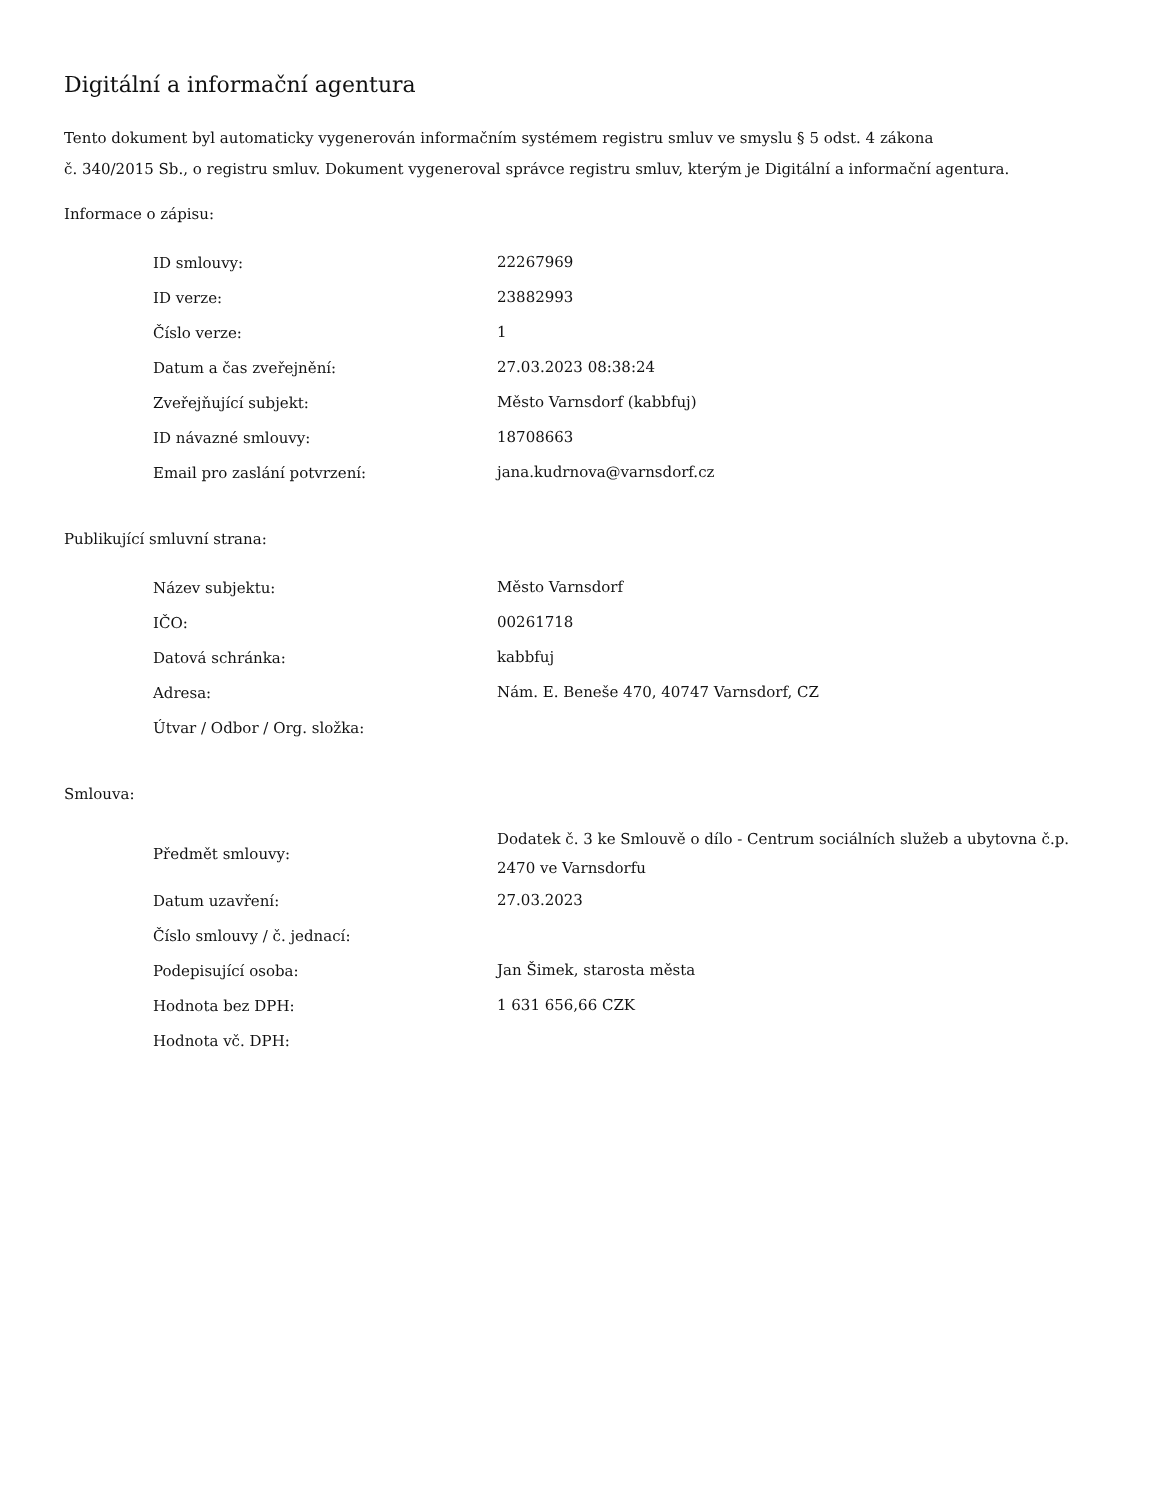Digitální a informační agentura
Tento dokument byl automaticky vygenerován informačním systémem registru smluv ve smyslu § 5 odst. 4 zákona
č. 340/2015 Sb., o registru smluv. Dokument vygeneroval správce registru smluv, kterým je Digitální a informační agentura.
Informace o zápisu:
| ID smlouvy: | 22267969 |
| ID verze: | 23882993 |
| Číslo verze: | 1 |
| Datum a čas zveřejnění: | 27.03.2023 08:38:24 |
| Zveřejňující subjekt: | Město Varnsdorf (kabbfuj) |
| ID návazné smlouvy: | 18708663 |
| Email pro zaslání potvrzení: | jana.kudrnova@varnsdorf.cz |
Publikující smluvní strana:
| Název subjektu: | Město Varnsdorf |
| IČO: | 00261718 |
| Datová schránka: | kabbfuj |
| Adresa: | Nám. E. Beneše 470, 40747 Varnsdorf, CZ |
| Útvar / Odbor / Org. složka: | |
Smlouva:
| Předmět smlouvy: | Dodatek č. 3 ke Smlouvě o dílo - Centrum sociálních služeb a ubytovna č.p. 2470 ve Varnsdorfu |
| Datum uzavření: | 27.03.2023 |
| Číslo smlouvy / č. jednací: | |
| Podepisující osoba: | Jan Šimek, starosta města |
| Hodnota bez DPH: | 1 631 656,66 CZK |
| Hodnota vč. DPH: | |